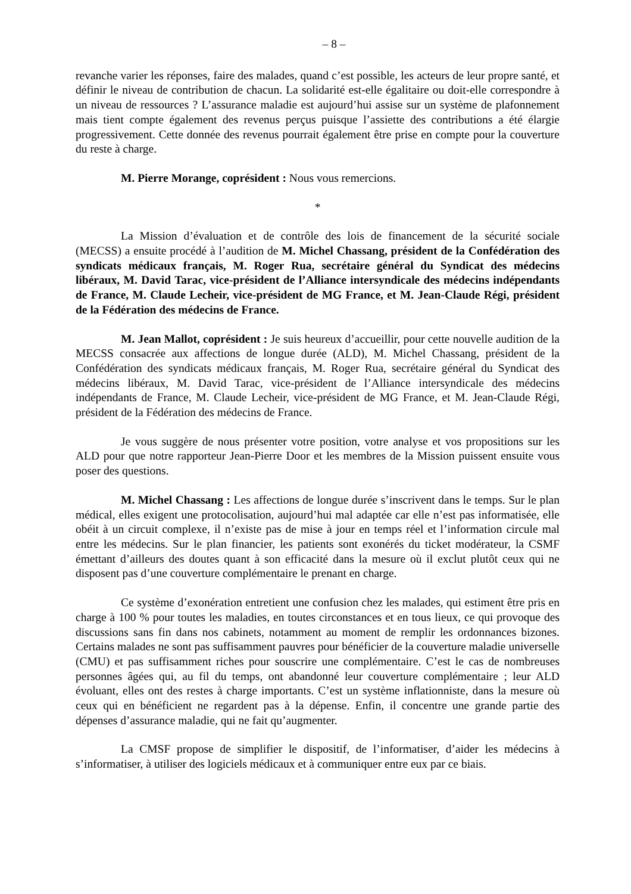– 8 –
revanche varier les réponses, faire des malades, quand c’est possible, les acteurs de leur propre santé, et définir le niveau de contribution de chacun. La solidarité est-elle égalitaire ou doit-elle correspondre à un niveau de ressources ? L’assurance maladie est aujourd’hui assise sur un système de plafonnement mais tient compte également des revenus perçus puisque l’assiette des contributions a été élargie progressivement. Cette donnée des revenus pourrait également être prise en compte pour la couverture du reste à charge.
M. Pierre Morange, coprésident : Nous vous remercions.
*
La Mission d’évaluation et de contrôle des lois de financement de la sécurité sociale (MECSS) a ensuite procédé à l’audition de M. Michel Chassang, président de la Confédération des syndicats médicaux français, M. Roger Rua, secrétaire général du Syndicat des médecins libéraux, M. David Tarac, vice-président de l’Alliance intersyndicale des médecins indépendants de France, M. Claude Lecheir, vice-président de MG France, et M. Jean-Claude Régi, président de la Fédération des médecins de France.
M. Jean Mallot, coprésident : Je suis heureux d’accueillir, pour cette nouvelle audition de la MECSS consacrée aux affections de longue durée (ALD), M. Michel Chassang, président de la Confédération des syndicats médicaux français, M. Roger Rua, secrétaire général du Syndicat des médecins libéraux, M. David Tarac, vice-président de l’Alliance intersyndicale des médecins indépendants de France, M. Claude Lecheir, vice-président de MG France, et M. Jean-Claude Régi, président de la Fédération des médecins de France.
Je vous suggère de nous présenter votre position, votre analyse et vos propositions sur les ALD pour que notre rapporteur Jean-Pierre Door et les membres de la Mission puissent ensuite vous poser des questions.
M. Michel Chassang : Les affections de longue durée s’inscrivent dans le temps. Sur le plan médical, elles exigent une protocolisation, aujourd’hui mal adaptée car elle n’est pas informatisée, elle obéit à un circuit complexe, il n’existe pas de mise à jour en temps réel et l’information circule mal entre les médecins. Sur le plan financier, les patients sont exonérés du ticket modérateur, la CSMF émettant d’ailleurs des doutes quant à son efficacité dans la mesure où il exclut plutôt ceux qui ne disposent pas d’une couverture complémentaire le prenant en charge.
Ce système d’exonération entretient une confusion chez les malades, qui estiment être pris en charge à 100 % pour toutes les maladies, en toutes circonstances et en tous lieux, ce qui provoque des discussions sans fin dans nos cabinets, notamment au moment de remplir les ordonnances bizones. Certains malades ne sont pas suffisamment pauvres pour bénéficier de la couverture maladie universelle (CMU) et pas suffisamment riches pour souscrire une complémentaire. C’est le cas de nombreuses personnes âgées qui, au fil du temps, ont abandonné leur couverture complémentaire ; leur ALD évoluant, elles ont des restes à charge importants. C’est un système inflationniste, dans la mesure où ceux qui en bénéficient ne regardent pas à la dépense. Enfin, il concentre une grande partie des dépenses d’assurance maladie, qui ne fait qu’augmenter.
La CMSF propose de simplifier le dispositif, de l’informatiser, d’aider les médecins à s’informatiser, à utiliser des logiciels médicaux et à communiquer entre eux par ce biais.